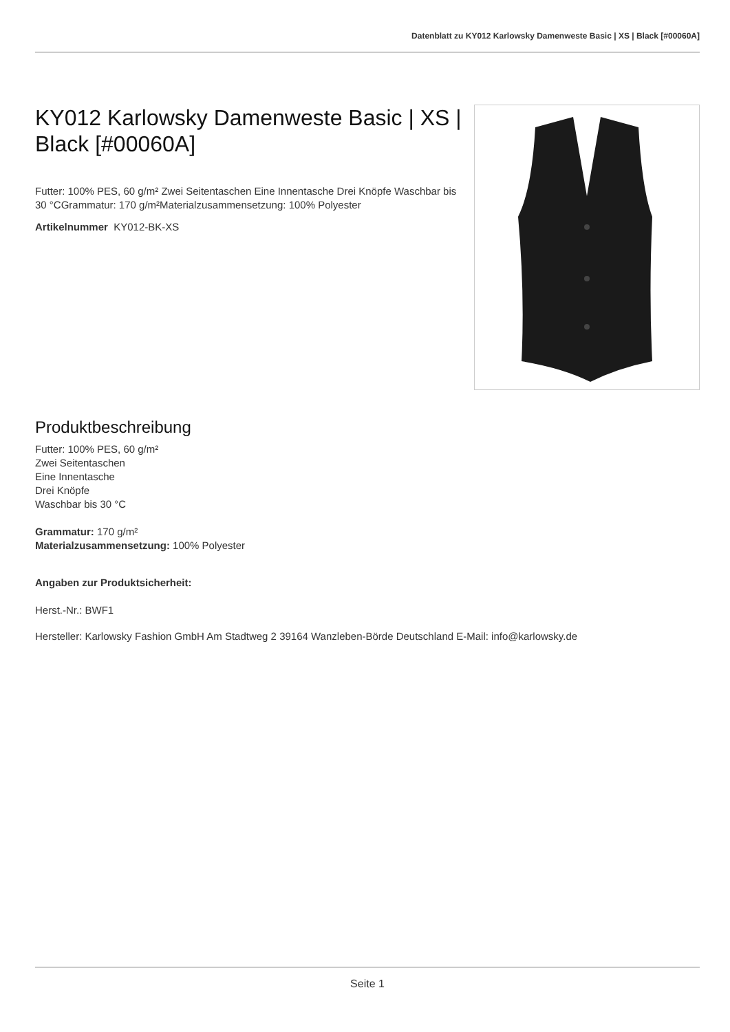Datenblatt zu KY012 Karlowsky Damenweste Basic | XS | Black [#00060A]
KY012 Karlowsky Damenweste Basic | XS | Black [#00060A]
Futter: 100% PES, 60 g/m² Zwei Seitentaschen Eine Innentasche Drei Knöpfe Waschbar bis 30 °CGrammatur: 170 g/m²Materialzusammensetzung: 100% Polyester
Artikelnummer KY012-BK-XS
Produktbeschreibung
Futter: 100% PES, 60 g/m²
Zwei Seitentaschen
Eine Innentasche
Drei Knöpfe
Waschbar bis 30 °C
Grammatur: 170 g/m²
Materialzusammensetzung: 100% Polyester
Angaben zur Produktsicherheit:
Herst.-Nr.: BWF1
Hersteller: Karlowsky Fashion GmbH Am Stadtweg 2 39164 Wanzleben-Börde Deutschland E-Mail: info@karlowsky.de
Seite 1